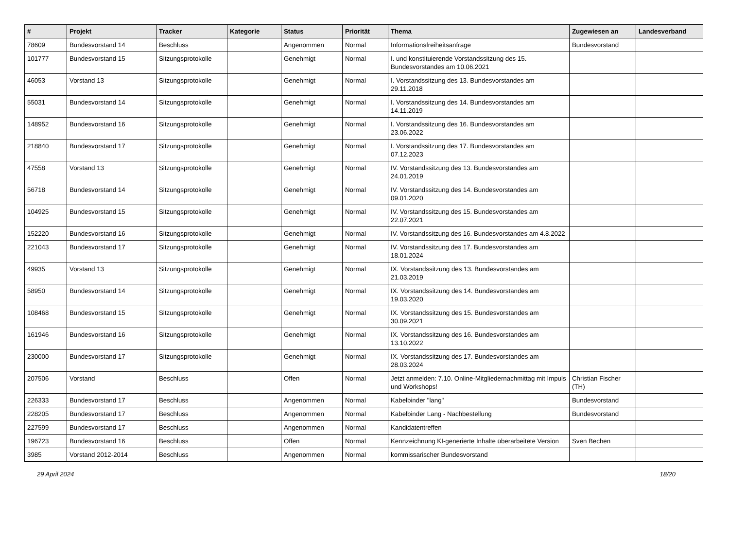| # | Projekt | Tracker | Kategorie | Status | Priorität | Thema | Zugewiesen an | Landesverband |
| --- | --- | --- | --- | --- | --- | --- | --- | --- |
| 78609 | Bundesvorstand 14 | Beschluss | | Angenommen | Normal | Informationsfreiheitsanfrage | Bundesvorstand | |
| 101777 | Bundesvorstand 15 | Sitzungsprotokolle | | Genehmigt | Normal | I. und konstituierende Vorstandssitzung des 15. Bundesvorstandes am 10.06.2021 | | |
| 46053 | Vorstand 13 | Sitzungsprotokolle | | Genehmigt | Normal | I. Vorstandssitzung des 13. Bundesvorstandes am 29.11.2018 | | |
| 55031 | Bundesvorstand 14 | Sitzungsprotokolle | | Genehmigt | Normal | I. Vorstandssitzung des 14. Bundesvorstandes am 14.11.2019 | | |
| 148952 | Bundesvorstand 16 | Sitzungsprotokolle | | Genehmigt | Normal | I. Vorstandssitzung des 16. Bundesvorstandes am 23.06.2022 | | |
| 218840 | Bundesvorstand 17 | Sitzungsprotokolle | | Genehmigt | Normal | I. Vorstandssitzung des 17. Bundesvorstandes am 07.12.2023 | | |
| 47558 | Vorstand 13 | Sitzungsprotokolle | | Genehmigt | Normal | IV. Vorstandssitzung des 13. Bundesvorstandes am 24.01.2019 | | |
| 56718 | Bundesvorstand 14 | Sitzungsprotokolle | | Genehmigt | Normal | IV. Vorstandssitzung des 14. Bundesvorstandes am 09.01.2020 | | |
| 104925 | Bundesvorstand 15 | Sitzungsprotokolle | | Genehmigt | Normal | IV. Vorstandssitzung des 15. Bundesvorstandes am 22.07.2021 | | |
| 152220 | Bundesvorstand 16 | Sitzungsprotokolle | | Genehmigt | Normal | IV. Vorstandssitzung des 16. Bundesvorstandes am 4.8.2022 | | |
| 221043 | Bundesvorstand 17 | Sitzungsprotokolle | | Genehmigt | Normal | IV. Vorstandssitzung des 17. Bundesvorstandes am 18.01.2024 | | |
| 49935 | Vorstand 13 | Sitzungsprotokolle | | Genehmigt | Normal | IX. Vorstandssitzung des 13. Bundesvorstandes am 21.03.2019 | | |
| 58950 | Bundesvorstand 14 | Sitzungsprotokolle | | Genehmigt | Normal | IX. Vorstandssitzung des 14. Bundesvorstandes am 19.03.2020 | | |
| 108468 | Bundesvorstand 15 | Sitzungsprotokolle | | Genehmigt | Normal | IX. Vorstandssitzung des 15. Bundesvorstandes am 30.09.2021 | | |
| 161946 | Bundesvorstand 16 | Sitzungsprotokolle | | Genehmigt | Normal | IX. Vorstandssitzung des 16. Bundesvorstandes am 13.10.2022 | | |
| 230000 | Bundesvorstand 17 | Sitzungsprotokolle | | Genehmigt | Normal | IX. Vorstandssitzung des 17. Bundesvorstandes am 28.03.2024 | | |
| 207506 | Vorstand | Beschluss | | Offen | Normal | Jetzt anmelden: 7.10. Online-Mitgliedernachmittag mit Impuls und Workshops! | Christian Fischer (TH) | |
| 226333 | Bundesvorstand 17 | Beschluss | | Angenommen | Normal | Kabelbinder "lang" | Bundesvorstand | |
| 228205 | Bundesvorstand 17 | Beschluss | | Angenommen | Normal | Kabelbinder Lang - Nachbestellung | Bundesvorstand | |
| 227599 | Bundesvorstand 17 | Beschluss | | Angenommen | Normal | Kandidatentreffen | | |
| 196723 | Bundesvorstand 16 | Beschluss | | Offen | Normal | Kennzeichnung KI-generierte Inhalte überarbeitete Version | Sven Bechen | |
| 3985 | Vorstand 2012-2014 | Beschluss | | Angenommen | Normal | kommissarischer Bundesvorstand | | |
29 April 2024 18/20